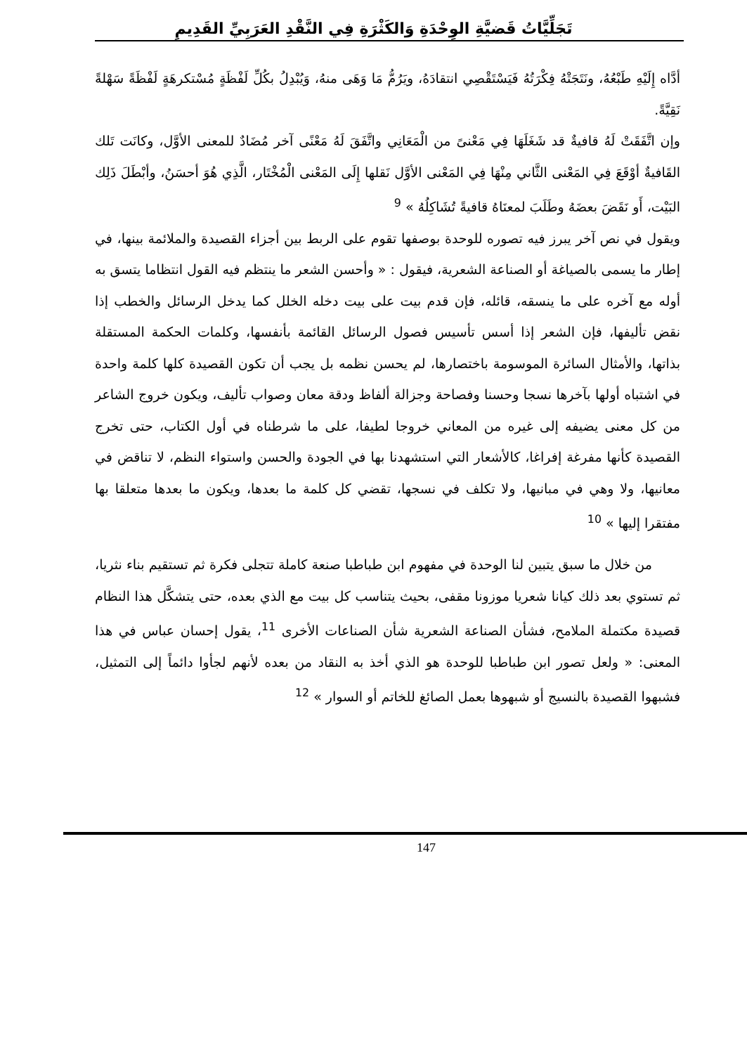تَجَلِّيَّاتُ قَضيَّةِ الوِحْدَةِ وَالكَثْرَةِ فِي النَّقْدِ العَرَبِيِّ القَدِيمِ
أدَّاه إِلَيْهِ طَبْعُهُ، ونَتَجَتْهُ فِكْرَتُهُ فَيَسْتَقْصِي انتقادَهُ، ويَرُمُّ مَا وَهَى منهُ، وَيُبْدِلُ بكُلِّ لَفْظَةٍ مُسْتكرهَةٍ لَفْظَةً سَهْلةً نَقِيَّةً.
وإن اتَّفَقَتْ لَهُ قافيةٌ قد شَغَلَهَا فِي مَعْنىً من الْمَعَانِي واتَّفَقَ لَهُ مَعْنًى آخر مُضَادٌ للمعنى الأوَّل، وكانَت تَلك القَافيةٌ أوْقَعَ فِي المَعْنى الثَّاني مِنْهَا فِي المَعْنى الأوَّل نَقلها إِلَى المَعْنى الْمُخْتَار، الَّذِي هُوَ أحسَنُ، وأبْطَلَ ذَلِك البَيْت، أَو نَقَضَ بعضَهُ وطَلَبَ لمعنَاهُ قافيةً تُشَاكِلُهُ » <sup>9</sup>
ويقول في نص آخر يبرز فيه تصوره للوحدة بوصفها تقوم على الربط بين أجزاء القصيدة والملائمة بينها، في إطار ما يسمى بالصياغة أو الصناعة الشعرية، فيقول : « وأحسن الشعر ما ينتظم فيه القول انتظاما يتسق به أوله مع آخره على ما ينسقه، قائله، فإن قدم بيت على بيت دخله الخلل كما يدخل الرسائل والخطب إذا نقض تأليفها، فإن الشعر إذا أسس تأسيس فصول الرسائل القائمة بأنفسها، وكلمات الحكمة المستقلة بذاتها، والأمثال السائرة الموسومة باختصارها، لم يحسن نظمه بل يجب أن تكون القصيدة كلها كلمة واحدة في اشتباه أولها بآخرها نسجا وحسنا وفصاحة وجزالة ألفاظ ودقة معان وصواب تأليف، ويكون خروج الشاعر من كل معنى يضيفه إلى غيره من المعاني خروجا لطيفا، على ما شرطناه في أول الكتاب، حتى تخرج القصيدة كأنها مفرغة إفراغا، كالأشعار التي استشهدنا بها في الجودة والحسن واستواء النظم، لا تناقض في معانيها، ولا وهي في مبانيها، ولا تكلف في نسجها، تقضي كل كلمة ما بعدها، ويكون ما بعدها متعلقا بها مفتقرا إليها » <sup>10</sup>
من خلال ما سبق يتبين لنا الوحدة في مفهوم ابن طباطبا صنعة كاملة تتجلى فكرة ثم تستقيم بناء نثريا، ثم تستوي بعد ذلك كيانا شعريا موزونا مقفى، بحيث يتناسب كل بيت مع الذي بعده، حتى يتشكَّل هذا النظام قصيدة مكتملة الملامح، فشأن الصناعة الشعرية شأن الصناعات الأخرى <sup>11</sup>، يقول إحسان عباس في هذا المعنى: « ولعل تصور ابن طباطبا للوحدة هو الذي أخذ به النقاد من بعده لأنهم لجأوا دائماً إلى التمثيل، فشبهوا القصيدة بالنسيج أو شبهوها بعمل الصائغ للخاتم أو السوار » <sup>12</sup>
147